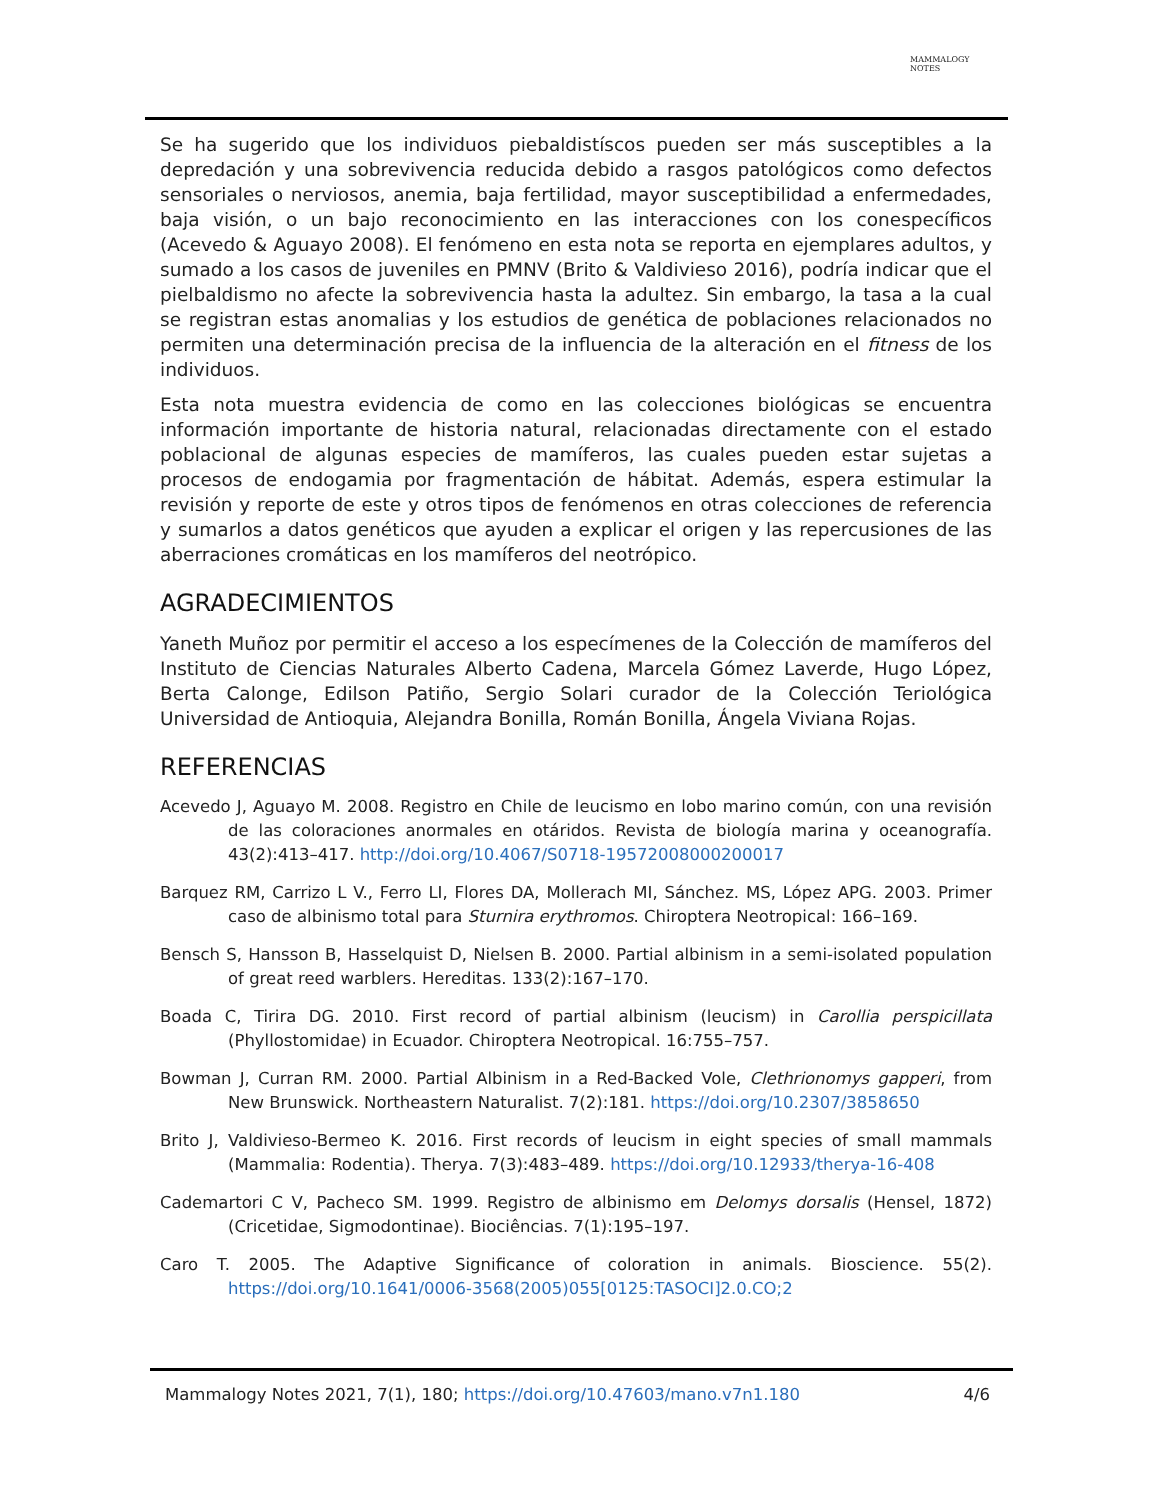MAMMALOGY
NOTES
Se ha sugerido que los individuos piebaldistíscos pueden ser más susceptibles a la depredación y una sobrevivencia reducida debido a rasgos patológicos como defectos sensoriales o nerviosos, anemia, baja fertilidad, mayor susceptibilidad a enfermedades, baja visión, o un bajo reconocimiento en las interacciones con los conespecíficos (Acevedo & Aguayo 2008). El fenómeno en esta nota se reporta en ejemplares adultos, y sumado a los casos de juveniles en PMNV (Brito & Valdivieso 2016), podría indicar que el pielbaldismo no afecte la sobrevivencia hasta la adultez. Sin embargo, la tasa a la cual se registran estas anomalias y los estudios de genética de poblaciones relacionados no permiten una determinación precisa de la influencia de la alteración en el fitness de los individuos.
Esta nota muestra evidencia de como en las colecciones biológicas se encuentra información importante de historia natural, relacionadas directamente con el estado poblacional de algunas especies de mamíferos, las cuales pueden estar sujetas a procesos de endogamia por fragmentación de hábitat. Además, espera estimular la revisión y reporte de este y otros tipos de fenómenos en otras colecciones de referencia y sumarlos a datos genéticos que ayuden a explicar el origen y las repercusiones de las aberraciones cromáticas en los mamíferos del neotrópico.
AGRADECIMIENTOS
Yaneth Muñoz por permitir el acceso a los especímenes de la Colección de mamíferos del Instituto de Ciencias Naturales Alberto Cadena, Marcela Gómez Laverde, Hugo López, Berta Calonge, Edilson Patiño, Sergio Solari curador de la Colección Teriológica Universidad de Antioquia, Alejandra Bonilla, Román Bonilla, Ángela Viviana Rojas.
REFERENCIAS
Acevedo J, Aguayo M. 2008. Registro en Chile de leucismo en lobo marino común, con una revisión de las coloraciones anormales en otáridos. Revista de biología marina y oceanografía. 43(2):413–417. http://doi.org/10.4067/S0718-19572008000200017
Barquez RM, Carrizo L V., Ferro LI, Flores DA, Mollerach MI, Sánchez. MS, López APG. 2003. Primer caso de albinismo total para Sturnira erythromos. Chiroptera Neotropical: 166–169.
Bensch S, Hansson B, Hasselquist D, Nielsen B. 2000. Partial albinism in a semi-isolated population of great reed warblers. Hereditas. 133(2):167–170.
Boada C, Tirira DG. 2010. First record of partial albinism (leucism) in Carollia perspicillata (Phyllostomidae) in Ecuador. Chiroptera Neotropical. 16:755–757.
Bowman J, Curran RM. 2000. Partial Albinism in a Red-Backed Vole, Clethrionomys gapperi, from New Brunswick. Northeastern Naturalist. 7(2):181. https://doi.org/10.2307/3858650
Brito J, Valdivieso-Bermeo K. 2016. First records of leucism in eight species of small mammals (Mammalia: Rodentia). Therya. 7(3):483–489. https://doi.org/10.12933/therya-16-408
Cademartori C V, Pacheco SM. 1999. Registro de albinismo em Delomys dorsalis (Hensel, 1872) (Cricetidae, Sigmodontinae). Biociências. 7(1):195–197.
Caro T. 2005. The Adaptive Significance of coloration in animals. Bioscience. 55(2). https://doi.org/10.1641/0006-3568(2005)055[0125:TASOCI]2.0.CO;2
Mammalogy Notes 2021, 7(1), 180; https://doi.org/10.47603/mano.v7n1.180 4/6